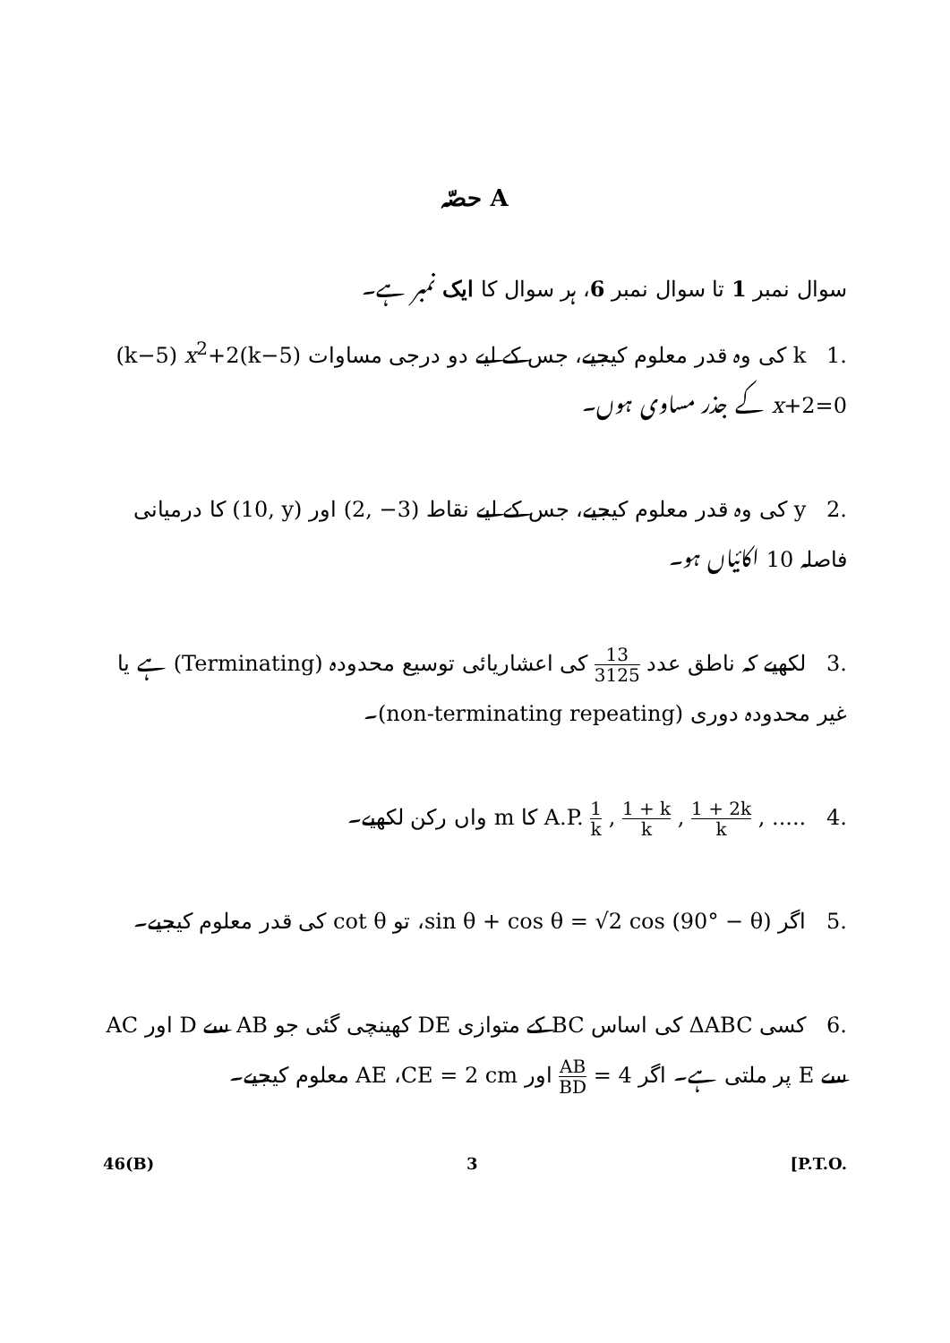حصّہ A
سوال نمبر 1 تا سوال نمبر 6، ہر سوال کا ایک نمبر ہے۔
.1 k کی وہ قدر معلوم کیجیے، جس کے لیے دو درجی مساوات (k−5) x<sup>2</sup>+2(k−5) x+2=0 کے جذر مساوی ہوں۔
.2 y کی وہ قدر معلوم کیجیے، جس کے لیے نقاط (2, −3) اور (10, y) کا درمیانی فاصلہ 10 اکائیاں ہو۔
.3 لکھیے کہ ناطق عدد 13 3125 کی اعشاریائی توسیع محدودہ (Terminating) ہے یا غیر محدودہ دوری (non-terminating repeating)۔
.4 A.P. 1 k , 1 + k k , 1 + 2k k , ..... کا m واں رکن لکھیے۔
.5 اگر sin θ + cos θ = √2 cos (90° − θ)، تو cot θ کی قدر معلوم کیجیے۔
.6 کسی ΔABC کی اساس BC کے متوازی DE کھینچی گئی جو AB سے D اور AC سے E پر ملتی ہے۔ اگر AB BD = 4 اور CE = 2 cm، AE معلوم کیجیے۔
46(B) 3 [P.T.O.